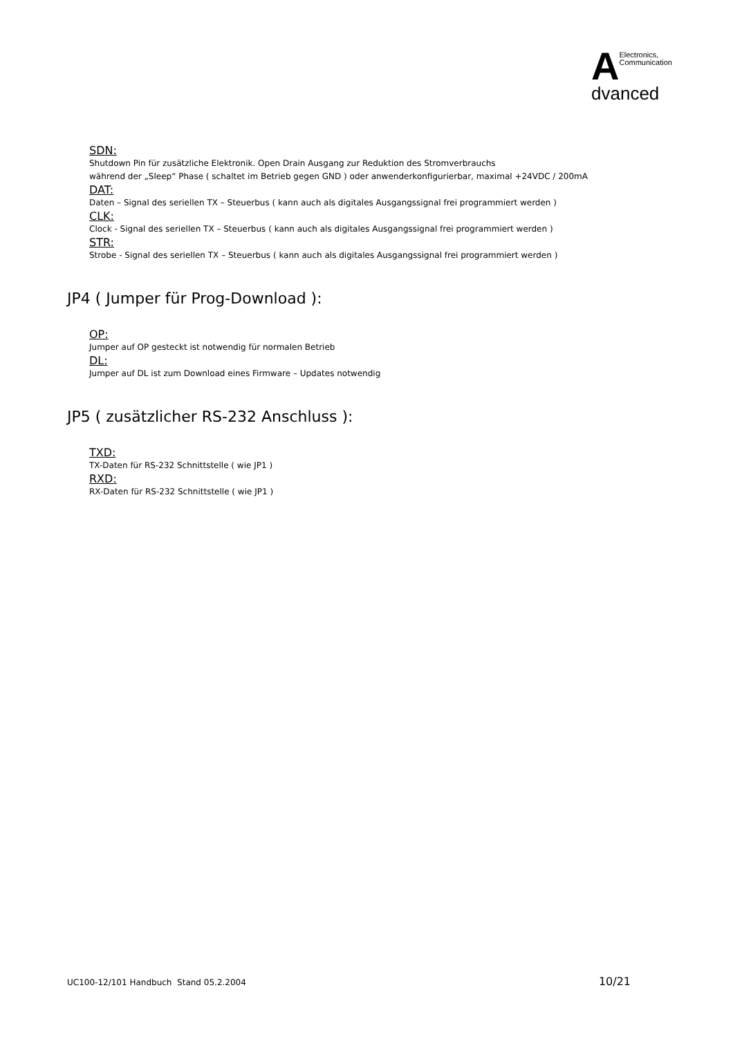A
Electronics,
Communication
dvanced
SDN:
Shutdown Pin für zusätzliche Elektronik. Open Drain Ausgang zur Reduktion des Stromverbrauchs
während der „Sleep“ Phase ( schaltet im Betrieb gegen GND ) oder anwenderkonfigurierbar, maximal +24VDC / 200mA
DAT:
Daten – Signal des seriellen TX – Steuerbus ( kann auch als digitales Ausgangssignal frei programmiert werden )
CLK:
Clock - Signal des seriellen TX – Steuerbus ( kann auch als digitales Ausgangssignal frei programmiert werden )
STR:
Strobe - Signal des seriellen TX – Steuerbus ( kann auch als digitales Ausgangssignal frei programmiert werden )
JP4 ( Jumper für Prog-Download ):
OP:
Jumper auf OP gesteckt ist notwendig für normalen Betrieb
DL:
Jumper auf DL ist zum Download eines Firmware – Updates notwendig
JP5 ( zusätzlicher RS-232 Anschluss ):
TXD:
TX-Daten für RS-232 Schnittstelle ( wie JP1 )
RXD:
RX-Daten für RS-232 Schnittstelle ( wie JP1 )
UC100-12/101 Handbuch Stand 05.2.2004 10/21